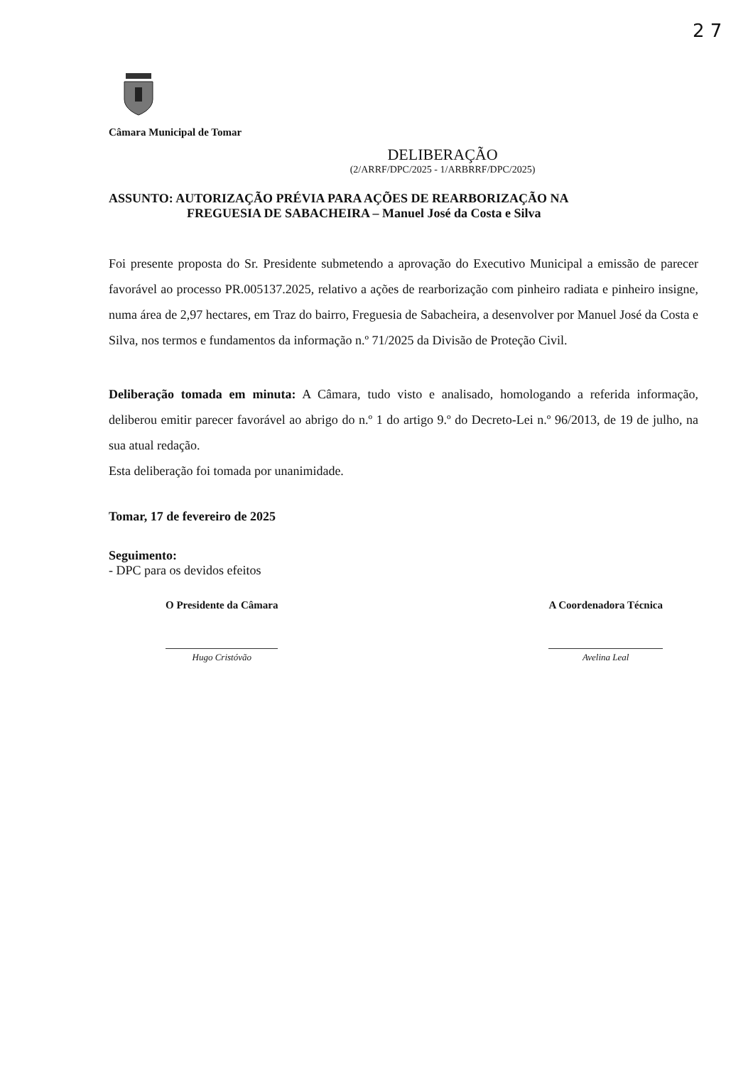2 7
Câmara Municipal de Tomar
DELIBERAÇÃO
(2/ARRF/DPC/2025 - 1/ARBRRF/DPC/2025)
ASSUNTO: AUTORIZAÇÃO PRÉVIA PARA AÇÕES DE REARBORIZAÇÃO NA
FREGUESIA DE SABACHEIRA – Manuel José da Costa e Silva
Foi presente proposta do Sr. Presidente submetendo a aprovação do Executivo Municipal a emissão de parecer favorável ao processo PR.005137.2025, relativo a ações de rearborização com pinheiro radiata e pinheiro insigne, numa área de 2,97 hectares, em Traz do bairro, Freguesia de Sabacheira, a desenvolver por Manuel José da Costa e Silva, nos termos e fundamentos da informação n.º 71/2025 da Divisão de Proteção Civil.
Deliberação tomada em minuta: A Câmara, tudo visto e analisado, homologando a referida informação, deliberou emitir parecer favorável ao abrigo do n.º 1 do artigo 9.º do Decreto-Lei n.º 96/2013, de 19 de julho, na sua atual redação.
Esta deliberação foi tomada por unanimidade.
Tomar, 17 de fevereiro de 2025
Seguimento:
- DPC para os devidos efeitos
O Presidente da Câmara
Hugo Cristóvão
A Coordenadora Técnica
Avelina Leal